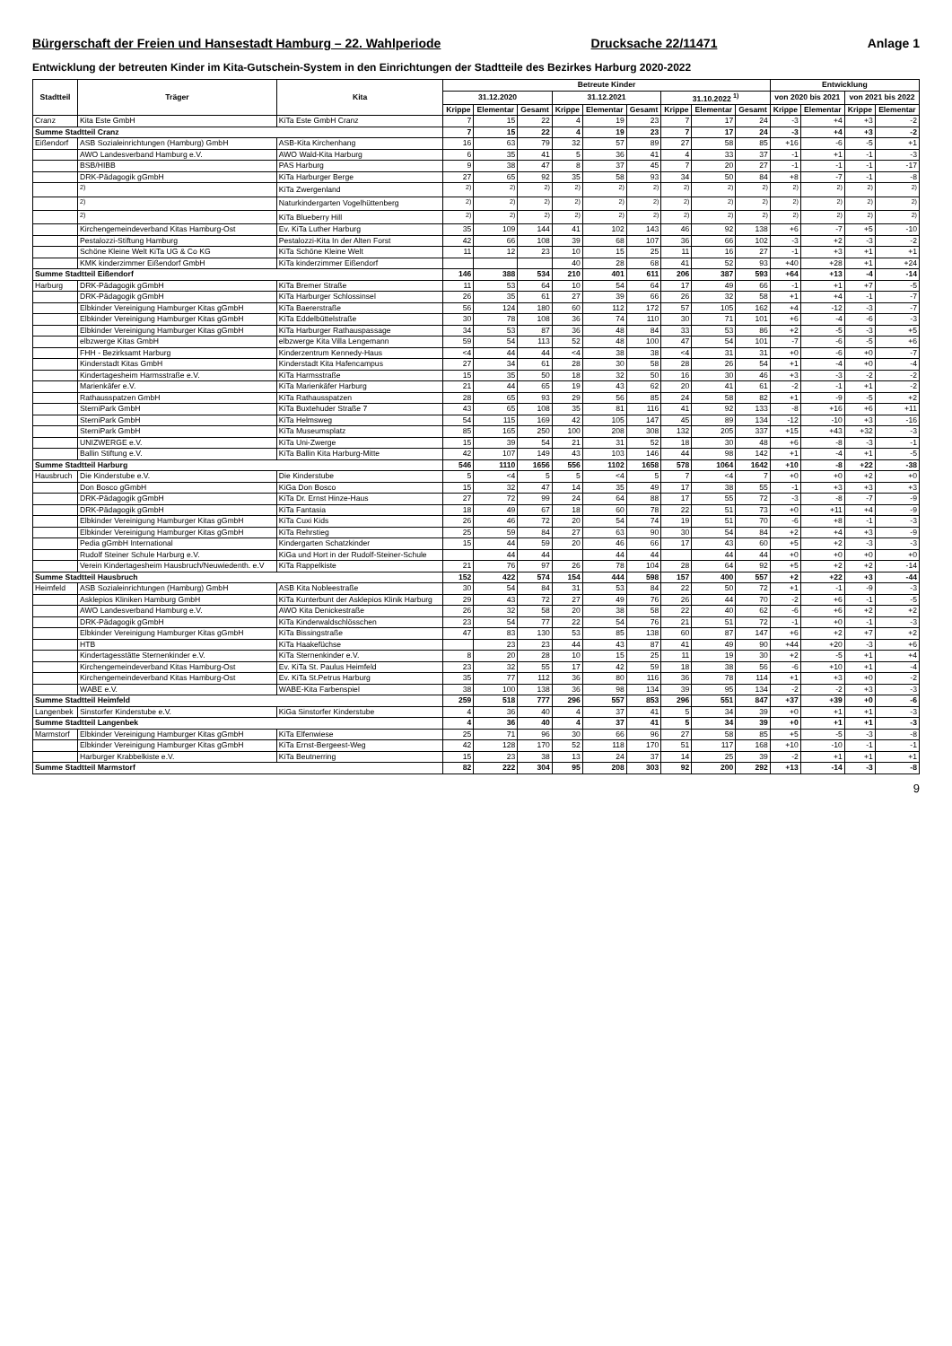Bürgerschaft der Freien und Hansestadt Hamburg – 22. Wahlperiode Drucksache 22/11471 Anlage 1
Entwicklung der betreuten Kinder im Kita-Gutschein-System in den Einrichtungen der Stadtteile des Bezirkes Harburg 2020-2022
| Stadtteil | Träger | Kita | Betreute Kinder | | | | | | | | | Entwicklung | | | |
| --- | --- | --- | --- | --- | --- | --- | --- | --- | --- | --- | --- | --- | --- | --- | --- |
| | | | 31.12.2020 | | | 31.12.2021 | | | 31.10.2022 <sup>1)</sup> | | | von 2020 bis 2021 | | von 2021 bis 2022 | |
| | | | Krippe | Elementar | Gesamt | Krippe | Elementar | Gesamt | Krippe | Elementar | Gesamt | Krippe | Elementar | Krippe | Elementar |
| Cranz | Kita Este GmbH | KiTa Este GmbH Cranz | 7 | 15 | 22 | 4 | 19 | 23 | 7 | 17 | 24 | -3 | +4 | +3 | -2 |
| Summe Stadtteil Cranz | | | 7 | 15 | 22 | 4 | 19 | 23 | 7 | 17 | 24 | -3 | +4 | +3 | -2 |
| Eißendorf | ASB Sozialeinrichtungen (Hamburg) GmbH | ASB-Kita Kirchenhang | 16 | 63 | 79 | 32 | 57 | 89 | 27 | 58 | 85 | +16 | -6 | -5 | +1 |
| | AWO Landesverband Hamburg e.V. | AWO Wald-Kita Harburg | 6 | 35 | 41 | 5 | 36 | 41 | 4 | 33 | 37 | -1 | +1 | -1 | -3 |
| | BSB/HIBB | PAS Harburg | 9 | 38 | 47 | 8 | 37 | 45 | 7 | 20 | 27 | -1 | -1 | -1 | -17 |
| | DRK-Pädagogik gGmbH | KiTa Harburger Berge | 27 | 65 | 92 | 35 | 58 | 93 | 34 | 50 | 84 | +8 | -7 | -1 | -8 |
| | <sup>2)</sup> | KiTa Zwergenland | <sup>2)</sup> | <sup>2)</sup> | <sup>2)</sup> | <sup>2)</sup> | <sup>2)</sup> | <sup>2)</sup> | <sup>2)</sup> | <sup>2)</sup> | <sup>2)</sup> | <sup>2)</sup> | <sup>2)</sup> | <sup>2)</sup> | <sup>2)</sup> |
| | <sup>2)</sup> | Naturkindergarten Vogelhüttenberg | <sup>2)</sup> | <sup>2)</sup> | <sup>2)</sup> | <sup>2)</sup> | <sup>2)</sup> | <sup>2)</sup> | <sup>2)</sup> | <sup>2)</sup> | <sup>2)</sup> | <sup>2)</sup> | <sup>2)</sup> | <sup>2)</sup> | <sup>2)</sup> |
| | <sup>2)</sup> | KiTa Blueberry Hill | <sup>2)</sup> | <sup>2)</sup> | <sup>2)</sup> | <sup>2)</sup> | <sup>2)</sup> | <sup>2)</sup> | <sup>2)</sup> | <sup>2)</sup> | <sup>2)</sup> | <sup>2)</sup> | <sup>2)</sup> | <sup>2)</sup> | <sup>2)</sup> |
| | Kirchengemeindeverband Kitas Hamburg-Ost | Ev. KiTa Luther Harburg | 35 | 109 | 144 | 41 | 102 | 143 | 46 | 92 | 138 | +6 | -7 | +5 | -10 |
| | Pestalozzi-Stiftung Hamburg | Pestalozzi-Kita In der Alten Forst | 42 | 66 | 108 | 39 | 68 | 107 | 36 | 66 | 102 | -3 | +2 | -3 | -2 |
| | Schöne Kleine Welt KiTa UG & Co KG | KiTa Schöne Kleine Welt | 11 | 12 | 23 | 10 | 15 | 25 | 11 | 16 | 27 | -1 | +3 | +1 | +1 |
| | KMK kinderzimmer Eißendorf GmbH | KiTa kinderzimmer Eißendorf | | | | 40 | 28 | 68 | 41 | 52 | 93 | +40 | +28 | +1 | +24 |
| Summe Stadtteil Eißendorf | | | 146 | 388 | 534 | 210 | 401 | 611 | 206 | 387 | 593 | +64 | +13 | -4 | -14 |
| Harburg | DRK-Pädagogik gGmbH | KiTa Bremer Straße | 11 | 53 | 64 | 10 | 54 | 64 | 17 | 49 | 66 | -1 | +1 | +7 | -5 |
| | DRK-Pädagogik gGmbH | KiTa Harburger Schlossinsel | 26 | 35 | 61 | 27 | 39 | 66 | 26 | 32 | 58 | +1 | +4 | -1 | -7 |
| | Elbkinder Vereinigung Hamburger Kitas gGmbH | KiTa Baererstraße | 56 | 124 | 180 | 60 | 112 | 172 | 57 | 105 | 162 | +4 | -12 | -3 | -7 |
| | Elbkinder Vereinigung Hamburger Kitas gGmbH | KiTa Eddelbüttelstraße | 30 | 78 | 108 | 36 | 74 | 110 | 30 | 71 | 101 | +6 | -4 | -6 | -3 |
| | Elbkinder Vereinigung Hamburger Kitas gGmbH | KiTa Harburger Rathauspassage | 34 | 53 | 87 | 36 | 48 | 84 | 33 | 53 | 86 | +2 | -5 | -3 | +5 |
| | elbzwerge Kitas GmbH | elbzwerge Kita Villa Lengemann | 59 | 54 | 113 | 52 | 48 | 100 | 47 | 54 | 101 | -7 | -6 | -5 | +6 |
| | FHH - Bezirksamt Harburg | Kinderzentrum Kennedy-Haus | <4 | 44 | 44 | <4 | 38 | 38 | <4 | 31 | 31 | +0 | -6 | +0 | -7 |
| | Kinderstadt Kitas GmbH | Kinderstadt Kita Hafencampus | 27 | 34 | 61 | 28 | 30 | 58 | 28 | 26 | 54 | +1 | -4 | +0 | -4 |
| | Kindertagesheim Harmsstraße e.V. | KiTa Harmsstraße | 15 | 35 | 50 | 18 | 32 | 50 | 16 | 30 | 46 | +3 | -3 | -2 | -2 |
| | Marienkäfer e.V. | KiTa Marienkäfer Harburg | 21 | 44 | 65 | 19 | 43 | 62 | 20 | 41 | 61 | -2 | -1 | +1 | -2 |
| | Rathausspatzen GmbH | KiTa Rathausspatzen | 28 | 65 | 93 | 29 | 56 | 85 | 24 | 58 | 82 | +1 | -9 | -5 | +2 |
| | SterniPark GmbH | KiTa Buxtehuder Straße 7 | 43 | 65 | 108 | 35 | 81 | 116 | 41 | 92 | 133 | -8 | +16 | +6 | +11 |
| | SterniPark GmbH | KiTa Helmsweg | 54 | 115 | 169 | 42 | 105 | 147 | 45 | 89 | 134 | -12 | -10 | +3 | -16 |
| | SterniPark GmbH | KiTa Museumsplatz | 85 | 165 | 250 | 100 | 208 | 308 | 132 | 205 | 337 | +15 | +43 | +32 | -3 |
| | UNIZWERGE e.V. | KiTa Uni-Zwerge | 15 | 39 | 54 | 21 | 31 | 52 | 18 | 30 | 48 | +6 | -8 | -3 | -1 |
| | Ballin Stiftung e.V. | KiTa Ballin Kita Harburg-Mitte | 42 | 107 | 149 | 43 | 103 | 146 | 44 | 98 | 142 | +1 | -4 | +1 | -5 |
| Summe Stadtteil Harburg | | | 546 | 1110 | 1656 | 556 | 1102 | 1658 | 578 | 1064 | 1642 | +10 | -8 | +22 | -38 |
| Hausbruch | Die Kinderstube e.V. | Die Kinderstube | 5 | <4 | 5 | 5 | <4 | 5 | 7 | <4 | 7 | +0 | +0 | +2 | +0 |
| | Don Bosco gGmbH | KiGa Don Bosco | 15 | 32 | 47 | 14 | 35 | 49 | 17 | 38 | 55 | -1 | +3 | +3 | +3 |
| | DRK-Pädagogik gGmbH | KiTa Dr. Ernst Hinze-Haus | 27 | 72 | 99 | 24 | 64 | 88 | 17 | 55 | 72 | -3 | -8 | -7 | -9 |
| | DRK-Pädagogik gGmbH | KiTa Fantasia | 18 | 49 | 67 | 18 | 60 | 78 | 22 | 51 | 73 | +0 | +11 | +4 | -9 |
| | Elbkinder Vereinigung Hamburger Kitas gGmbH | KiTa Cuxi Kids | 26 | 46 | 72 | 20 | 54 | 74 | 19 | 51 | 70 | -6 | +8 | -1 | -3 |
| | Elbkinder Vereinigung Hamburger Kitas gGmbH | KiTa Rehrstieg | 25 | 59 | 84 | 27 | 63 | 90 | 30 | 54 | 84 | +2 | +4 | +3 | -9 |
| | Pedia gGmbH International | Kindergarten Schatzkinder | 15 | 44 | 59 | 20 | 46 | 66 | 17 | 43 | 60 | +5 | +2 | -3 | -3 |
| | Rudolf Steiner Schule Harburg e.V. | KiGa und Hort in der Rudolf-Steiner-Schule | | 44 | 44 | | 44 | 44 | | 44 | 44 | +0 | +0 | +0 | +0 |
| | Verein Kindertagesheim Hausbruch/Neuwiedenth. e.V | KiTa Rappelkiste | 21 | 76 | 97 | 26 | 78 | 104 | 28 | 64 | 92 | +5 | +2 | +2 | -14 |
| Summe Stadtteil Hausbruch | | | 152 | 422 | 574 | 154 | 444 | 598 | 157 | 400 | 557 | +2 | +22 | +3 | -44 |
| Heimfeld | ASB Sozialeinrichtungen (Hamburg) GmbH | ASB Kita Nobleestraße | 30 | 54 | 84 | 31 | 53 | 84 | 22 | 50 | 72 | +1 | -1 | -9 | -3 |
| | Asklepios Kliniken Hamburg GmbH | KiTa Kunterbunt der Asklepios Klinik Harburg | 29 | 43 | 72 | 27 | 49 | 76 | 26 | 44 | 70 | -2 | +6 | -1 | -5 |
| | AWO Landesverband Hamburg e.V. | AWO Kita Denickestraße | 26 | 32 | 58 | 20 | 38 | 58 | 22 | 40 | 62 | -6 | +6 | +2 | +2 |
| | DRK-Pädagogik gGmbH | KiTa Kinderwaldschlösschen | 23 | 54 | 77 | 22 | 54 | 76 | 21 | 51 | 72 | -1 | +0 | -1 | -3 |
| | Elbkinder Vereinigung Hamburger Kitas gGmbH | KiTa Bissingstraße | 47 | 83 | 130 | 53 | 85 | 138 | 60 | 87 | 147 | +6 | +2 | +7 | +2 |
| | HTB | KiTa Haakefüchse | | 23 | 23 | 44 | 43 | 87 | 41 | 49 | 90 | +44 | +20 | -3 | +6 |
| | Kindertagesstätte Sternenkinder e.V. | KiTa Sternenkinder e.V. | 8 | 20 | 28 | 10 | 15 | 25 | 11 | 19 | 30 | +2 | -5 | +1 | +4 |
| | Kirchengemeindeverband Kitas Hamburg-Ost | Ev. KiTa St. Paulus Heimfeld | 23 | 32 | 55 | 17 | 42 | 59 | 18 | 38 | 56 | -6 | +10 | +1 | -4 |
| | Kirchengemeindeverband Kitas Hamburg-Ost | Ev. KiTa St.Petrus Harburg | 35 | 77 | 112 | 36 | 80 | 116 | 36 | 78 | 114 | +1 | +3 | +0 | -2 |
| | WABE e.V. | WABE-Kita Farbenspiel | 38 | 100 | 138 | 36 | 98 | 134 | 39 | 95 | 134 | -2 | -2 | +3 | -3 |
| Summe Stadtteil Heimfeld | | | 259 | 518 | 777 | 296 | 557 | 853 | 296 | 551 | 847 | +37 | +39 | +0 | -6 |
| Langenbek | Sinstorfer Kinderstube e.V. | KiGa Sinstorfer Kinderstube | 4 | 36 | 40 | 4 | 37 | 41 | 5 | 34 | 39 | +0 | +1 | +1 | -3 |
| Summe Stadtteil Langenbek | | | 4 | 36 | 40 | 4 | 37 | 41 | 5 | 34 | 39 | +0 | +1 | +1 | -3 |
| Marmstorf | Elbkinder Vereinigung Hamburger Kitas gGmbH | KiTa Elfenwiese | 25 | 71 | 96 | 30 | 66 | 96 | 27 | 58 | 85 | +5 | -5 | -3 | -8 |
| | Elbkinder Vereinigung Hamburger Kitas gGmbH | KiTa Ernst-Bergeest-Weg | 42 | 128 | 170 | 52 | 118 | 170 | 51 | 117 | 168 | +10 | -10 | -1 | -1 |
| | Harburger Krabbelkiste e.V. | KiTa Beutnerring | 15 | 23 | 38 | 13 | 24 | 37 | 14 | 25 | 39 | -2 | +1 | +1 | +1 |
| Summe Stadtteil Marmstorf | | | 82 | 222 | 304 | 95 | 208 | 303 | 92 | 200 | 292 | +13 | -14 | -3 | -8 |
9